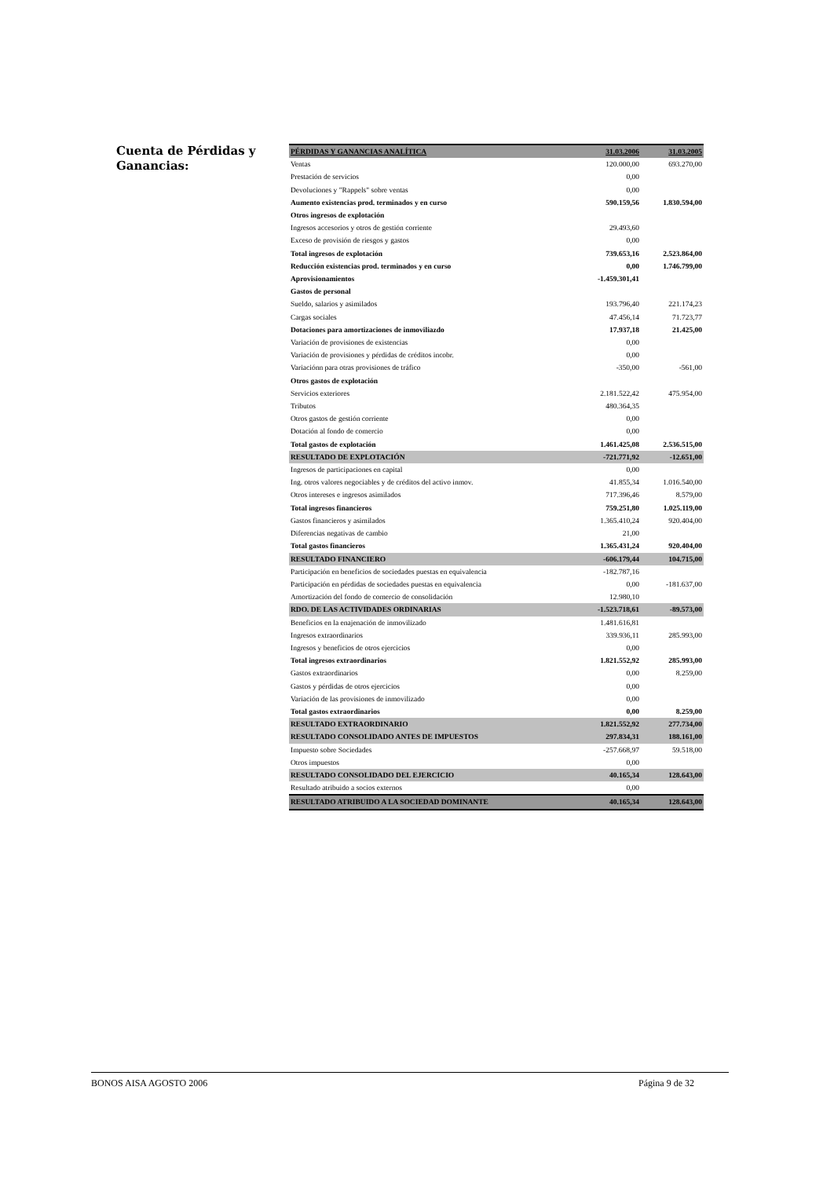Cuenta de Pérdidas y Ganancias:
| PÉRDIDAS Y GANANCIAS ANALÍTICA | 31.03.2006 | 31.03.2005 |
| --- | --- | --- |
| Ventas | 120.000,00 | 693.270,00 |
| Prestación de servicios | 0,00 | |
| Devoluciones y "Rappels" sobre ventas | 0,00 | |
| Aumento existencias prod. terminados y en curso | 590.159,56 | 1.830.594,00 |
| Otros ingresos de explotación | | |
| Ingresos accesorios y otros de gestión corriente | 29.493,60 | |
| Exceso de provisión de riesgos y gastos | 0,00 | |
| Total ingresos de explotación | 739.653,16 | 2.523.864,00 |
| Reducción existencias prod. terminados y en curso | 0,00 | 1.746.799,00 |
| Aprovisionamientos | -1.459.301,41 | |
| Gastos de personal | | |
| Sueldo, salarios y asimilados | 193.796,40 | 221.174,23 |
| Cargas sociales | 47.456,14 | 71.723,77 |
| Dotaciones para amortizaciones de inmoviliazdo | 17.937,18 | 21.425,00 |
| Variación de provisiones de existencias | 0,00 | |
| Variación de provisiones y pérdidas de créditos incobr. | 0,00 | |
| Variaciónn para otras provisiones de tráfico | -350,00 | -561,00 |
| Otros gastos de explotación | | |
| Servicios exteriores | 2.181.522,42 | 475.954,00 |
| Tributos | 480.364,35 | |
| Otros gastos de gestión corriente | 0,00 | |
| Dotación al fondo de comercio | 0,00 | |
| Total gastos de explotación | 1.461.425,08 | 2.536.515,00 |
| RESULTADO DE EXPLOTACIÓN | -721.771,92 | -12.651,00 |
| Ingresos de participaciones en capital | 0,00 | |
| Ing. otros valores negociables y de créditos del activo inmov. | 41.855,34 | 1.016.540,00 |
| Otros intereses e ingresos asimilados | 717.396,46 | 8.579,00 |
| Total ingresos financieros | 759.251,80 | 1.025.119,00 |
| Gastos financieros y asimilados | 1.365.410,24 | 920.404,00 |
| Diferencias negativas de cambio | 21,00 | |
| Total gastos financieros | 1.365.431,24 | 920.404,00 |
| RESULTADO FINANCIERO | -606.179,44 | 104.715,00 |
| Participación en beneficios de sociedades puestas en equivalencia | -182.787,16 | |
| Participación en pérdidas de sociedades puestas en equivalencia | 0,00 | -181.637,00 |
| Amortización del fondo de comercio de consolidación | 12.980,10 | |
| RDO. DE LAS ACTIVIDADES ORDINARIAS | -1.523.718,61 | -89.573,00 |
| Beneficios en la enajenación de inmovilizado | 1.481.616,81 | |
| Ingresos extraordinarios | 339.936,11 | 285.993,00 |
| Ingresos y beneficios de otros ejercicios | 0,00 | |
| Total ingresos extraordinarios | 1.821.552,92 | 285.993,00 |
| Gastos extraordinarios | 0,00 | 8.259,00 |
| Gastos y pérdidas de otros ejercicios | 0,00 | |
| Variación de las provisiones de inmovilizado | 0,00 | |
| Total gastos extraordinarios | 0,00 | 8.259,00 |
| RESULTADO EXTRAORDINARIO | 1.821.552,92 | 277.734,00 |
| RESULTADO CONSOLIDADO ANTES DE IMPUESTOS | 297.834,31 | 188.161,00 |
| Impuesto sobre Sociedades | -257.668,97 | 59.518,00 |
| Otros impuestos | 0,00 | |
| RESULTADO CONSOLIDADO DEL EJERCICIO | 40.165,34 | 128.643,00 |
| Resultado atribuido a socios externos | 0,00 | |
| RESULTADO ATRIBUIDO A LA SOCIEDAD DOMINANTE | 40.165,34 | 128.643,00 |
BONOS AISA AGOSTO 2006 Página 9 de 32